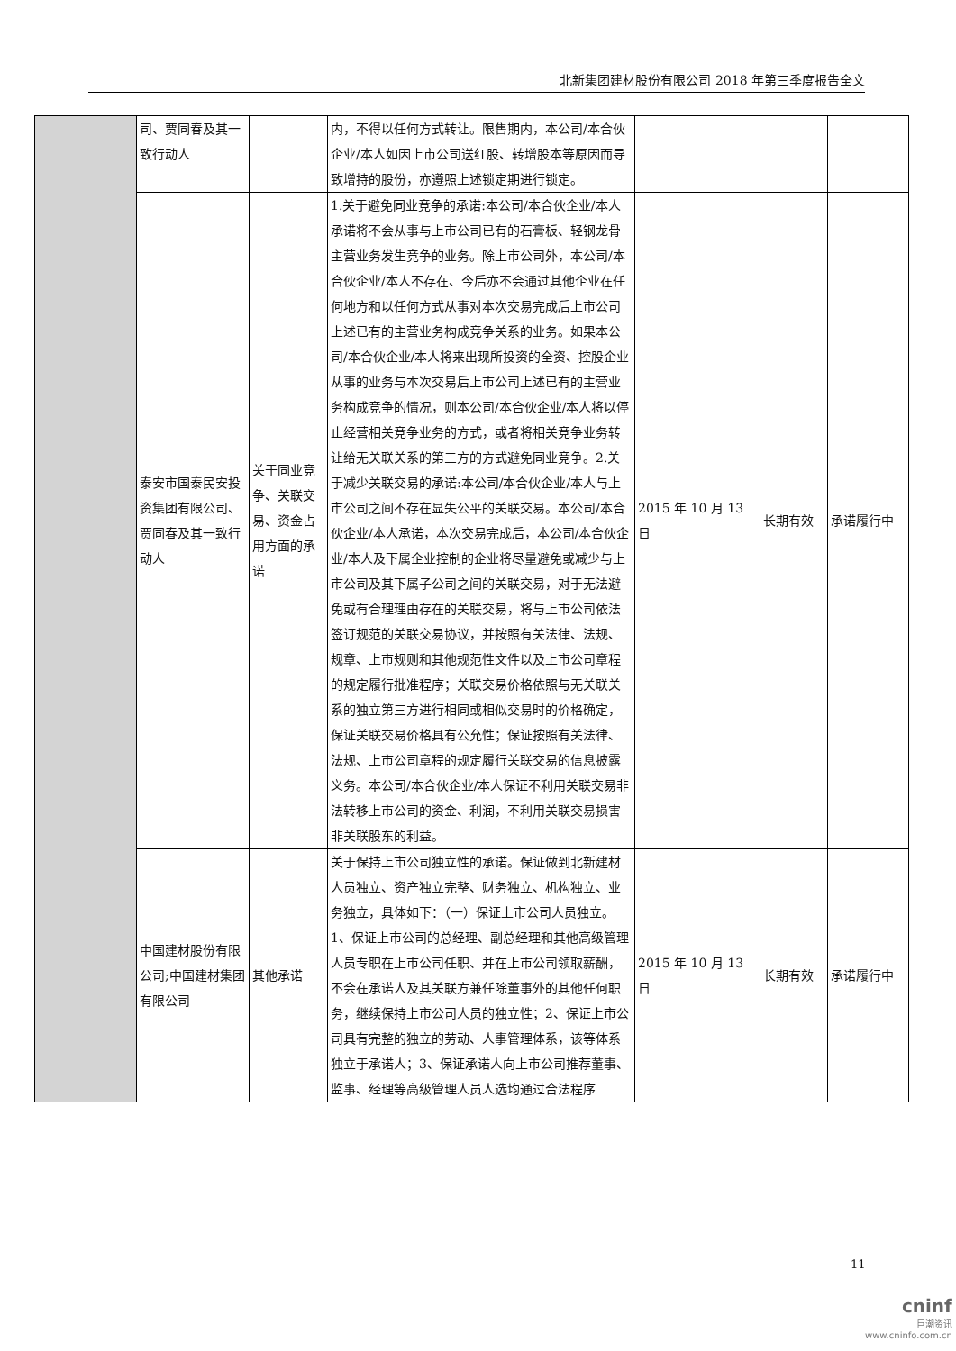北新集团建材股份有限公司 2018 年第三季度报告全文
| | 司、贾同春及其一致行动人 | | 内，不得以任何方式转让。限售期内，本公司/本合伙企业/本人如因上市公司送红股、转增股本等原因而导致增持的股份，亦遵照上述锁定期进行锁定。 | | | |
| | 泰安市国泰民安投资集团有限公司、贾同春及其一致行动人 | 关于同业竞争、关联交易、资金占用方面的承诺 | 1.关于避免同业竞争的承诺:本公司/本合伙企业/本人承诺将不会从事与上市公司已有的石膏板、轻钢龙骨主营业务发生竞争的业务。除上市公司外，本公司/本合伙企业/本人不存在、今后亦不会通过其他企业在任何地方和以任何方式从事对本次交易完成后上市公司上述已有的主营业务构成竞争关系的业务。如果本公司/本合伙企业/本人将来出现所投资的全资、控股企业从事的业务与本次交易后上市公司上述已有的主营业务构成竞争的情况，则本公司/本合伙企业/本人将以停止经营相关竞争业务的方式，或者将相关竞争业务转让给无关联关系的第三方的方式避免同业竞争。2.关于减少关联交易的承诺:本公司/本合伙企业/本人与上市公司之间不存在显失公平的关联交易。本公司/本合伙企业/本人承诺，本次交易完成后，本公司/本合伙企业/本人及下属企业控制的企业将尽量避免或减少与上市公司及其下属子公司之间的关联交易，对于无法避免或有合理理由存在的关联交易，将与上市公司依法签订规范的关联交易协议，并按照有关法律、法规、规章、上市规则和其他规范性文件以及上市公司章程的规定履行批准程序；关联交易价格依照与无关联关系的独立第三方进行相同或相似交易时的价格确定，保证关联交易价格具有公允性；保证按照有关法律、法规、上市公司章程的规定履行关联交易的信息披露义务。本公司/本合伙企业/本人保证不利用关联交易非法转移上市公司的资金、利润，不利用关联交易损害非关联股东的利益。 | 2015 年 10 月 13 日 | 长期有效 | 承诺履行中 |
| | 中国建材股份有限公司;中国建材集团有限公司 | 其他承诺 | 关于保持上市公司独立性的承诺。保证做到北新建材人员独立、资产独立完整、财务独立、机构独立、业务独立，具体如下：（一）保证上市公司人员独立。1、保证上市公司的总经理、副总经理和其他高级管理人员专职在上市公司任职、并在上市公司领取薪酬，不会在承诺人及其关联方兼任除董事外的其他任何职务，继续保持上市公司人员的独立性；2、保证上市公司具有完整的独立的劳动、人事管理体系，该等体系独立于承诺人；3、保证承诺人向上市公司推荐董事、监事、经理等高级管理人员人选均通过合法程序 | 2015 年 10 月 13 日 | 长期有效 | 承诺履行中 |
11
cninf
巨潮资讯
www.cninfo.com.cn